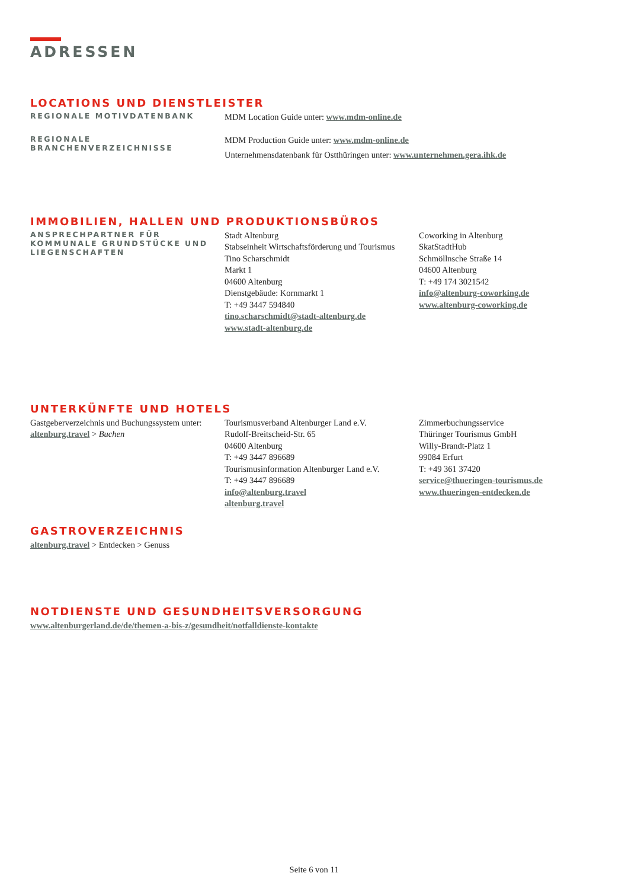ADRESSEN
LOCATIONS UND DIENSTLEISTER
REGIONALE MOTIVDATENBANK
MDM Location Guide unter: www.mdm-online.de
REGIONALE
BRANCHENVERZEICHNISSE
MDM Production Guide unter: www.mdm-online.de
Unternehmensdatenbank für Ostthüringen unter: www.unternehmen.gera.ihk.de
IMMOBILIEN, HALLEN UND PRODUKTIONSBÜROS
ANSPRECHPARTNER FÜR KOMMUNALE GRUNDSTÜCKE UND LIEGENSCHAFTEN
Stadt Altenburg
Stabseinheit Wirtschaftsförderung und Tourismus
Tino Scharschmidt
Markt 1
04600 Altenburg
Dienstgebäude: Kornmarkt 1
T: +49 3447 594840
tino.scharschmidt@stadt-altenburg.de
www.stadt-altenburg.de
Coworking in Altenburg
SkatStadtHub
Schmöllnsche Straße 14
04600 Altenburg
T: +49 174 3021542
info@altenburg-coworking.de
www.altenburg-coworking.de
UNTERKÜNFTE UND HOTELS
Gastgeberverzeichnis und Buchungssystem unter: altenburg.travel > Buchen
Tourismusverband Altenburger Land e.V.
Rudolf-Breitscheid-Str. 65
04600 Altenburg
T: +49 3447 896689
Tourismusinformation Altenburger Land e.V.
T: +49 3447 896689
info@altenburg.travel
altenburg.travel
Zimmerbuchungsservice
Thüringer Tourismus GmbH
Willy-Brandt-Platz 1
99084 Erfurt
T: +49 361 37420
service@thueringen-tourismus.de
www.thueringen-entdecken.de
GASTROVERZEICHNIS
altenburg.travel > Entdecken > Genuss
NOTDIENSTE UND GESUNDHEITSVERSORGUNG
www.altenburgerland.de/de/themen-a-bis-z/gesundheit/notfalldienste-kontakte
Seite 6 von 11